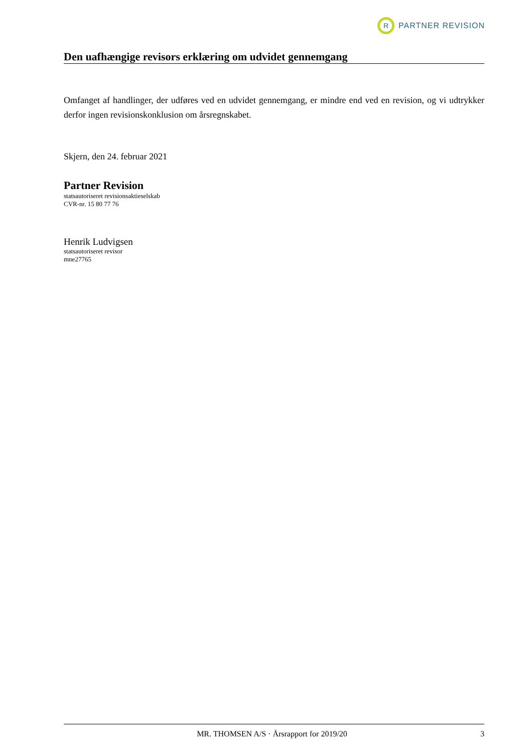R
PARTNER REVISION
Den uafhængige revisors erklæring om udvidet gennemgang
Omfanget af handlinger, der udføres ved en udvidet gennemgang, er mindre end ved en revision, og vi udtrykker derfor ingen revisionskonklusion om årsregnskabet.
Skjern, den 24. februar 2021
Partner Revision
statsautoriseret revisionsaktieselskab
CVR-nr. 15 80 77 76
Henrik Ludvigsen
statsautoriseret revisor
mne27765
MR. THOMSEN A/S · Årsrapport for 2019/20 3